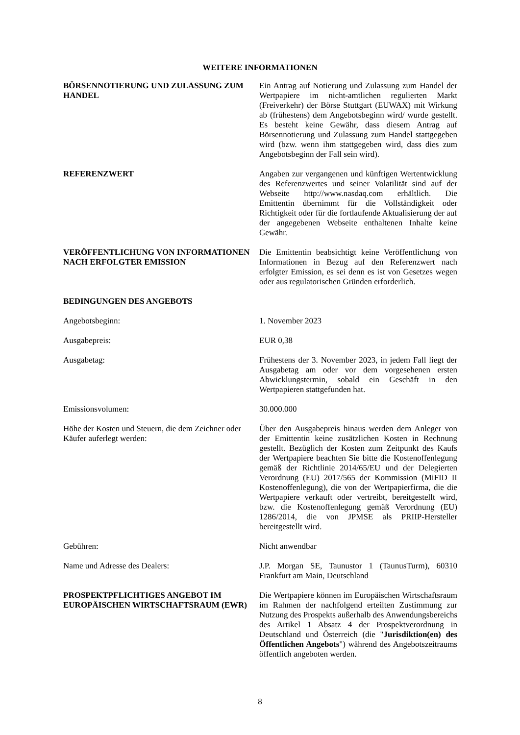WEITERE INFORMATIONEN
BÖRSENNOTIERUNG UND ZULASSUNG ZUM HANDEL
Ein Antrag auf Notierung und Zulassung zum Handel der Wertpapiere im nicht-amtlichen regulierten Markt (Freiverkehr) der Börse Stuttgart (EUWAX) mit Wirkung ab (frühestens) dem Angebotsbeginn wird/ wurde gestellt. Es besteht keine Gewähr, dass diesem Antrag auf Börsennotierung und Zulassung zum Handel stattgegeben wird (bzw. wenn ihm stattgegeben wird, dass dies zum Angebotsbeginn der Fall sein wird).
REFERENZWERT Angaben zur vergangenen und künftigen Wertentwicklung des Referenzwertes und seiner Volatilität sind auf der Webseite http://www.nasdaq.com erhältlich. Die Emittentin übernimmt für die Vollständigkeit oder Richtigkeit oder für die fortlaufende Aktualisierung der auf der angegebenen Webseite enthaltenen Inhalte keine Gewähr.
VERÖFFENTLICHUNG VON INFORMATIONEN NACH ERFOLGTER EMISSION
Die Emittentin beabsichtigt keine Veröffentlichung von Informationen in Bezug auf den Referenzwert nach erfolgter Emission, es sei denn es ist von Gesetzes wegen oder aus regulatorischen Gründen erforderlich.
BEDINGUNGEN DES ANGEBOTS
Angebotsbeginn: 1. November 2023
Ausgabepreis: EUR 0,38
Ausgabetag: Frühestens der 3. November 2023, in jedem Fall liegt der Ausgabetag am oder vor dem vorgesehenen ersten Abwicklungstermin, sobald ein Geschäft in den Wertpapieren stattgefunden hat.
Emissionsvolumen: 30.000.000
Höhe der Kosten und Steuern, die dem Zeichner oder Käufer auferlegt werden:
Über den Ausgabepreis hinaus werden dem Anleger von der Emittentin keine zusätzlichen Kosten in Rechnung gestellt. Bezüglich der Kosten zum Zeitpunkt des Kaufs der Wertpapiere beachten Sie bitte die Kostenoffenlegung gemäß der Richtlinie 2014/65/EU und der Delegierten Verordnung (EU) 2017/565 der Kommission (MiFID II Kostenoffenlegung), die von der Wertpapierfirma, die die Wertpapiere verkauft oder vertreibt, bereitgestellt wird, bzw. die Kostenoffenlegung gemäß Verordnung (EU) 1286/2014, die von JPMSE als PRIIP-Hersteller bereitgestellt wird.
Gebühren: Nicht anwendbar
Name und Adresse des Dealers: J.P. Morgan SE, Taunustor 1 (TaunusTurm), 60310 Frankfurt am Main, Deutschland
PROSPEKTPFLICHTIGES ANGEBOT IM EUROPÄISCHEN WIRTSCHAFTSRAUM (EWR)
Die Wertpapiere können im Europäischen Wirtschaftsraum im Rahmen der nachfolgend erteilten Zustimmung zur Nutzung des Prospekts außerhalb des Anwendungsbereichs des Artikel 1 Absatz 4 der Prospektverordnung in Deutschland und Österreich (die "Jurisdiktion(en) des Öffentlichen Angebots") während des Angebotszeitraums öffentlich angeboten werden.
8